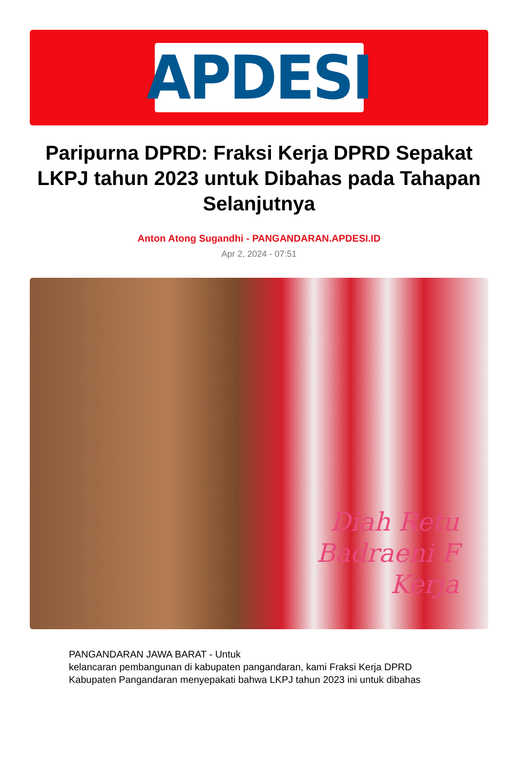APDESI
Paripurna DPRD: Fraksi Kerja DPRD Sepakat LKPJ tahun 2023 untuk Dibahas pada Tahapan Selanjutnya
Anton Atong Sugandhi - PANGANDARAN.APDESI.ID
Apr 2, 2024 - 07:51
Diah Retu
Badraeni F
Kerja
PANGANDARAN JAWA BARAT - Untuk
kelancaran pembangunan di kabupaten pangandaran, kami Fraksi Kerja DPRD Kabupaten Pangandaran menyepakati bahwa LKPJ tahun 2023 ini untuk dibahas